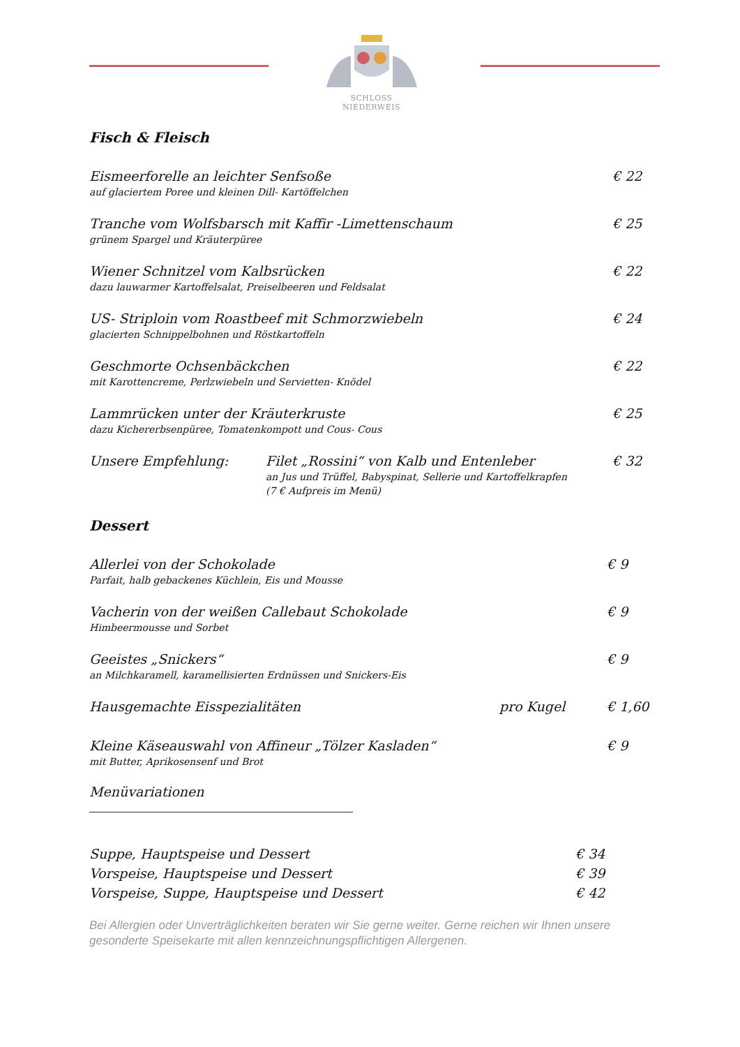SCHLOSS NIEDERWEIS
Fisch & Fleisch
Eismeerforelle an leichter Senfsoße
auf glaciertem Poree und kleinen Dill- Kartöffelchen
€ 22
Tranche vom Wolfsbarsch mit Kaffir -Limettenschaum
grünem Spargel und Kräuterpüree
€ 25
Wiener Schnitzel vom Kalbsrücken
dazu lauwarmer Kartoffelsalat, Preiselbeeren und Feldsalat
€ 22
US- Striploin vom Roastbeef mit Schmorzwiebeln
glacierten Schnippelbohnen und Röstkartoffeln
€ 24
Geschmorte Ochsenbäckchen
mit Karottencreme, Perlzwiebeln und Servietten- Knödel
€ 22
Lammrücken unter der Kräuterkruste
dazu Kichererbsenpüree, Tomatenkompott und Cous- Cous
€ 25
Unsere Empfehlung: Filet „Rossini“ von Kalb und Entenleber
an Jus und Trüffel, Babyspinat, Sellerie und Kartoffelkrapfen
(7 € Aufpreis im Menü)
€ 32
Dessert
Allerlei von der Schokolade
Parfait, halb gebackenes Küchlein, Eis und Mousse
€ 9
Vacherin von der weißen Callebaut Schokolade
Himbeermousse und Sorbet
€ 9
Geeistes „Snickers“
an Milchkaramell, karamellisierten Erdnüssen und Snickers-Eis
€ 9
Hausgemachte Eisspezialitäten pro Kugel € 1,60
Kleine Käseauswahl von Affineur „Tölzer Kasladen“
mit Butter, Aprikosensenf und Brot
€ 9
Menüvariationen
Suppe, Hauptspeise und Dessert € 34
Vorspeise, Hauptspeise und Dessert € 39
Vorspeise, Suppe, Hauptspeise und Dessert € 42
Bei Allergien oder Unverträglichkeiten beraten wir Sie gerne weiter. Gerne reichen wir Ihnen unsere gesonderte Speisekarte mit allen kennzeichnungspflichtigen Allergenen.